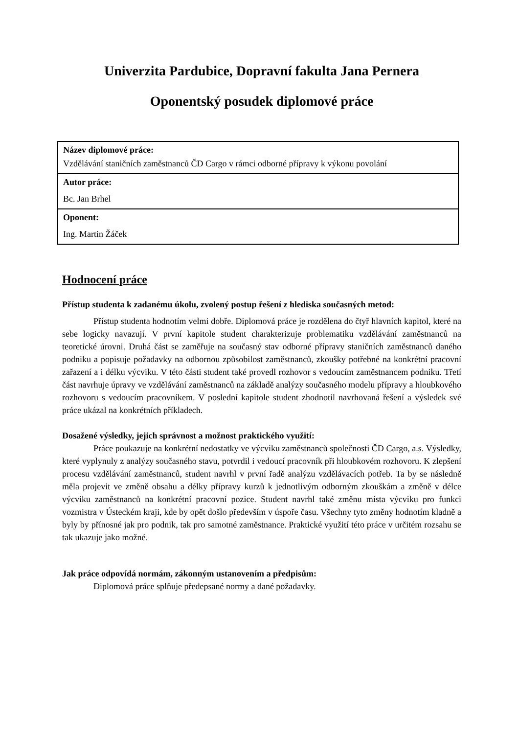Univerzita Pardubice, Dopravní fakulta Jana Pernera
Oponentský posudek diplomové práce
| Název diplomové práce: Vzdělávání staničních zaměstnanců ČD Cargo v rámci odborné přípravy k výkonu povolání |
| Autor práce: Bc. Jan Brhel |
| Oponent: Ing. Martin Žáček |
Hodnocení práce
Přístup studenta k zadanému úkolu, zvolený postup řešení z hlediska současných metod:
Přístup studenta hodnotím velmi dobře. Diplomová práce je rozdělena do čtyř hlavních kapitol, které na sebe logicky navazují. V první kapitole student charakterizuje problematiku vzdělávání zaměstnanců na teoretické úrovni. Druhá část se zaměřuje na současný stav odborné přípravy staničních zaměstnanců daného podniku a popisuje požadavky na odbornou způsobilost zaměstnanců, zkoušky potřebné na konkrétní pracovní zařazení a i délku výcviku. V této části student také provedl rozhovor s vedoucím zaměstnancem podniku. Třetí část navrhuje úpravy ve vzdělávání zaměstnanců na základě analýzy současného modelu přípravy a hloubkového rozhovoru s vedoucím pracovníkem. V poslední kapitole student zhodnotil navrhovaná řešení a výsledek své práce ukázal na konkrétních příkladech.
Dosažené výsledky, jejich správnost a možnost praktického využití:
Práce poukazuje na konkrétní nedostatky ve výcviku zaměstnanců společnosti ČD Cargo, a.s. Výsledky, které vyplynuly z analýzy současného stavu, potvrdil i vedoucí pracovník při hloubkovém rozhovoru. K zlepšení procesu vzdělávání zaměstnanců, student navrhl v první řadě analýzu vzdělávacích potřeb. Ta by se následně měla projevit ve změně obsahu a délky přípravy kurzů k jednotlivým odborným zkouškám a změně v délce výcviku zaměstnanců na konkrétní pracovní pozice. Student navrhl také změnu místa výcviku pro funkci vozmistra v Ústeckém kraji, kde by opět došlo především v úspoře času. Všechny tyto změny hodnotím kladně a byly by přínosné jak pro podnik, tak pro samotné zaměstnance. Praktické využití této práce v určitém rozsahu se tak ukazuje jako možné.
Jak práce odpovídá normám, zákonným ustanovením a předpisům:
Diplomová práce splňuje předepsané normy a dané požadavky.